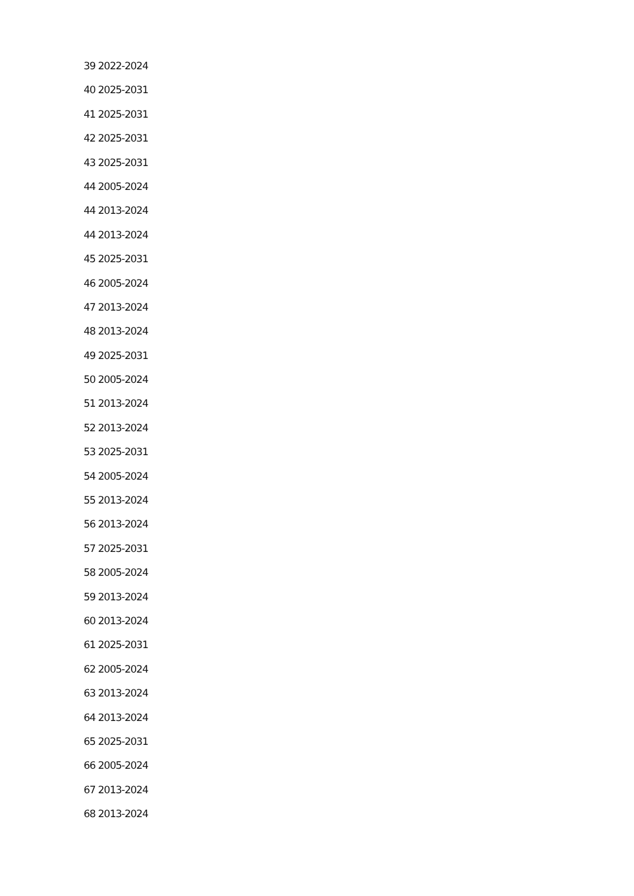39 2022-2024
40 2025-2031
41 2025-2031
42 2025-2031
43 2025-2031
44 2005-2024
44 2013-2024
44 2013-2024
45 2025-2031
46 2005-2024
47 2013-2024
48 2013-2024
49 2025-2031
50 2005-2024
51 2013-2024
52 2013-2024
53 2025-2031
54 2005-2024
55 2013-2024
56 2013-2024
57 2025-2031
58 2005-2024
59 2013-2024
60 2013-2024
61 2025-2031
62 2005-2024
63 2013-2024
64 2013-2024
65 2025-2031
66 2005-2024
67 2013-2024
68 2013-2024